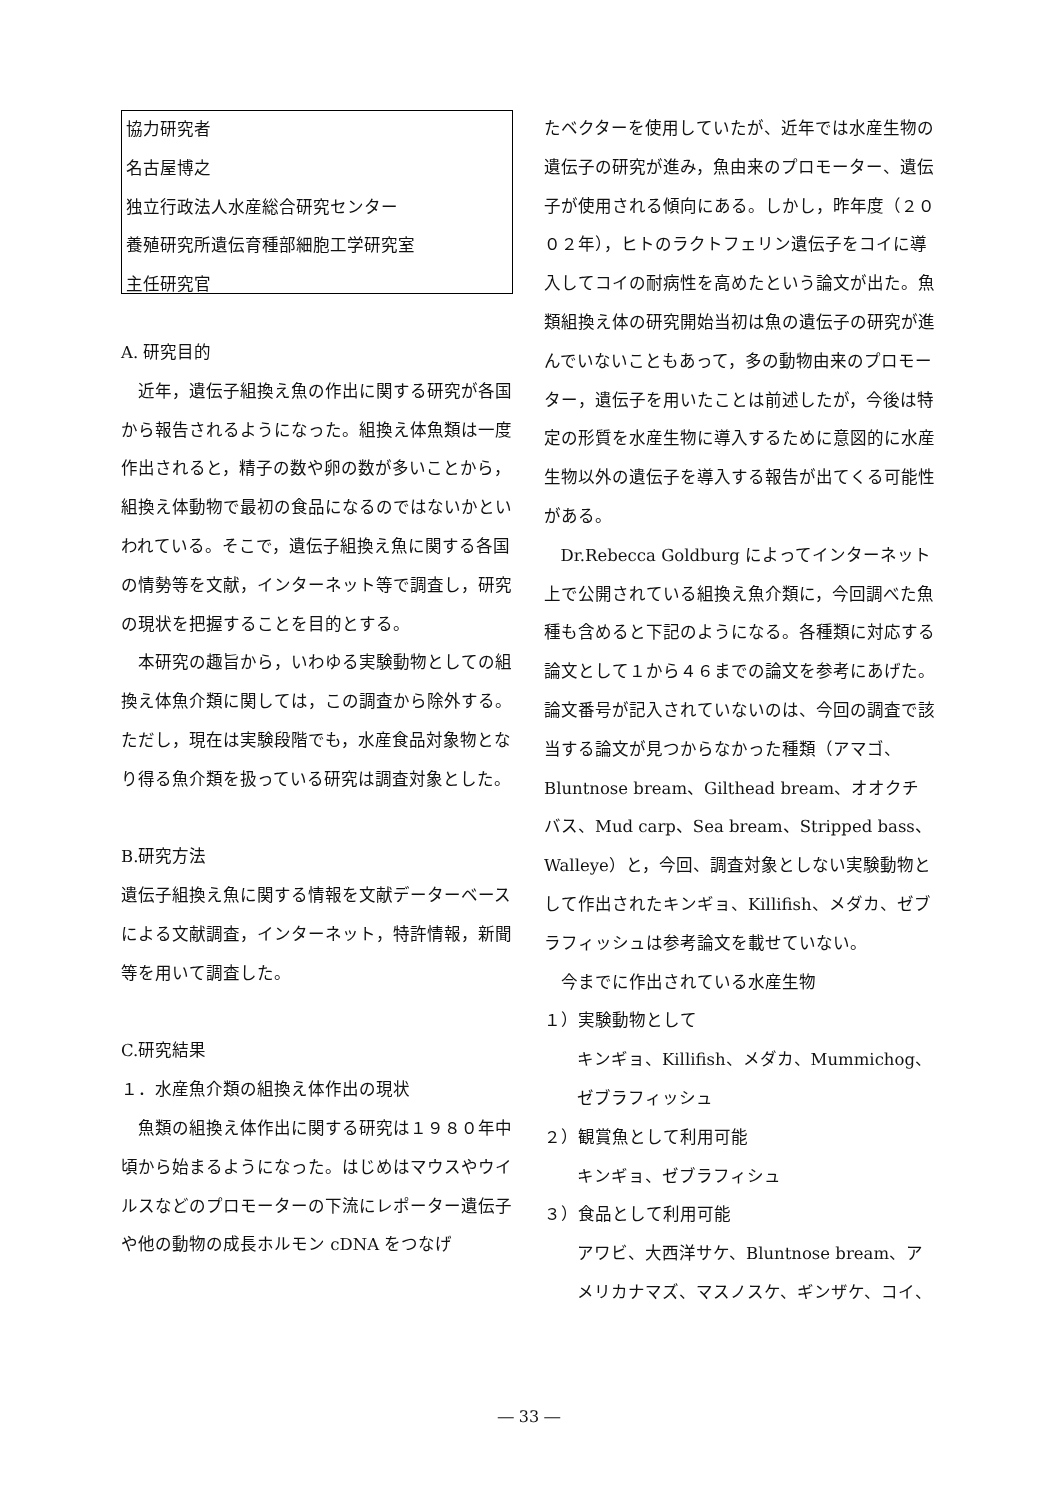協力研究者
名古屋博之
独立行政法人水産総合研究センター
養殖研究所遺伝育種部細胞工学研究室
主任研究官
A. 研究目的
近年，遺伝子組換え魚の作出に関する研究が各国から報告されるようになった。組換え体魚類は一度作出されると，精子の数や卵の数が多いことから，組換え体動物で最初の食品になるのではないかといわれている。そこで，遺伝子組換え魚に関する各国の情勢等を文献，インターネット等で調査し，研究の現状を把握することを目的とする。
本研究の趣旨から，いわゆる実験動物としての組換え体魚介類に関しては，この調査から除外する。ただし，現在は実験段階でも，水産食品対象物となり得る魚介類を扱っている研究は調査対象とした。
B.研究方法
遺伝子組換え魚に関する情報を文献データーベースによる文献調査，インターネット，特許情報，新聞等を用いて調査した。
C.研究結果
１．水産魚介類の組換え体作出の現状
魚類の組換え体作出に関する研究は１９８０年中頃から始まるようになった。はじめはマウスやウイルスなどのプロモーターの下流にレポーター遺伝子や他の動物の成長ホルモン cDNA をつなげ
たベクターを使用していたが、近年では水産生物の遺伝子の研究が進み，魚由来のプロモーター、遺伝子が使用される傾向にある。しかし，昨年度（２００２年），ヒトのラクトフェリン遺伝子をコイに導入してコイの耐病性を高めたという論文が出た。魚類組換え体の研究開始当初は魚の遺伝子の研究が進んでいないこともあって，多の動物由来のプロモーター，遺伝子を用いたことは前述したが，今後は特定の形質を水産生物に導入するために意図的に水産生物以外の遺伝子を導入する報告が出てくる可能性がある。
Dr.Rebecca Goldburg によってインターネット上で公開されている組換え魚介類に，今回調べた魚種も含めると下記のようになる。各種類に対応する論文として１から４６までの論文を参考にあげた。論文番号が記入されていないのは、今回の調査で該当する論文が見つからなかった種類（アマゴ、Bluntnose bream、Gilthead bream、オオクチバス、Mud carp、Sea bream、Stripped bass、Walleye）と，今回、調査対象としない実験動物として作出されたキンギョ、Killifish、メダカ、ゼブラフィッシュは参考論文を載せていない。
今までに作出されている水産生物
１）実験動物として
キンギョ、Killifish、メダカ、Mummichog、ゼブラフィッシュ
２）観賞魚として利用可能
キンギョ、ゼブラフィシュ
３）食品として利用可能
アワビ、大西洋サケ、Bluntnose bream、アメリカナマズ、マスノスケ、ギンザケ、コイ、
― 33 ―